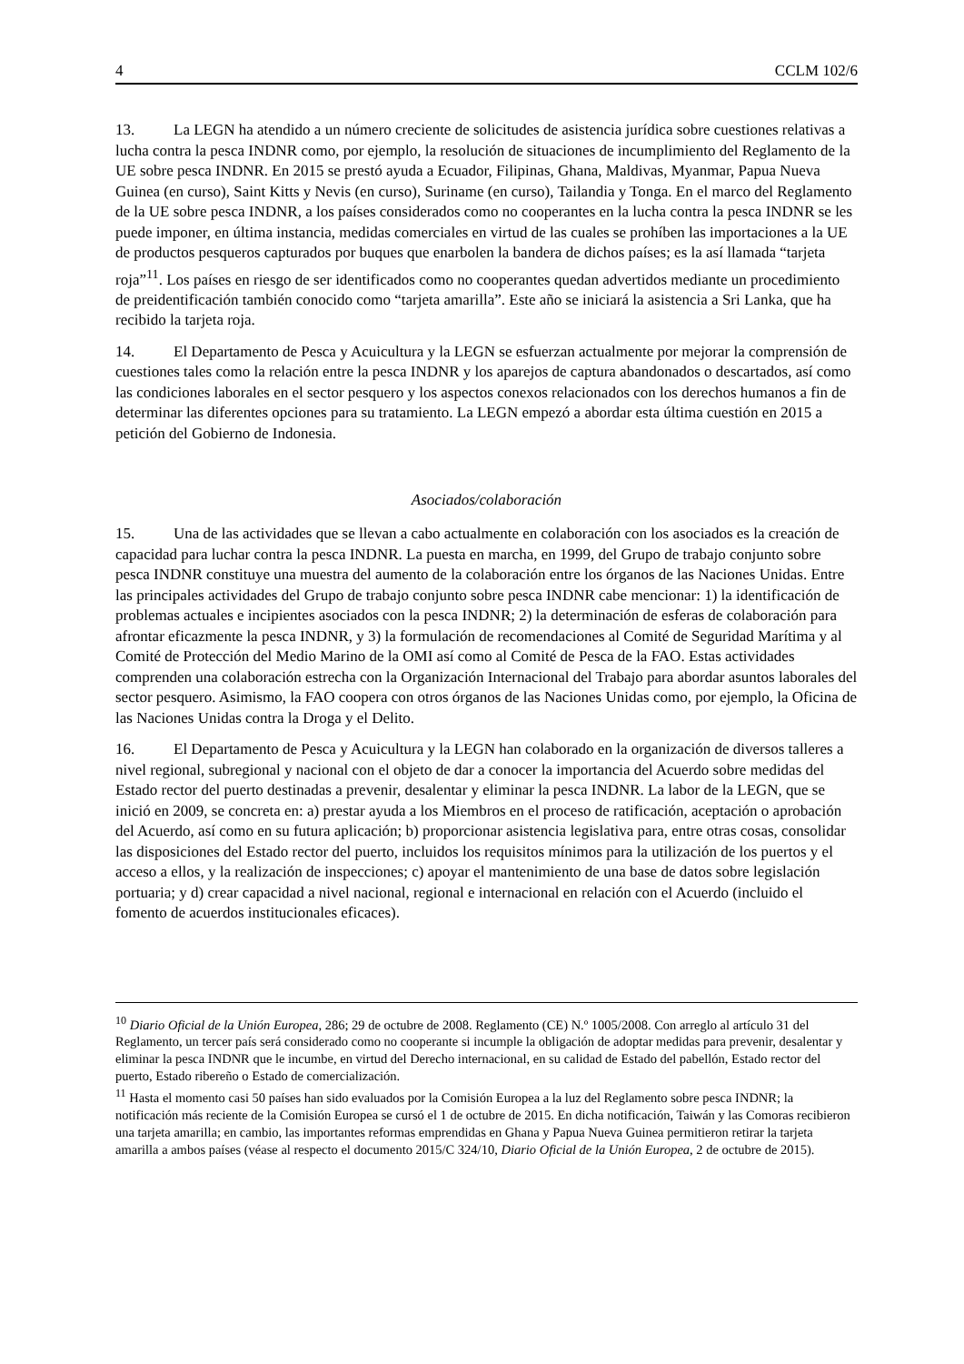4 CCLM 102/6
13. La LEGN ha atendido a un número creciente de solicitudes de asistencia jurídica sobre cuestiones relativas a lucha contra la pesca INDNR como, por ejemplo, la resolución de situaciones de incumplimiento del Reglamento de la UE sobre pesca INDNR. En 2015 se prestó ayuda a Ecuador, Filipinas, Ghana, Maldivas, Myanmar, Papua Nueva Guinea (en curso), Saint Kitts y Nevis (en curso), Suriname (en curso), Tailandia y Tonga. En el marco del Reglamento de la UE sobre pesca INDNR, a los países considerados como no cooperantes en la lucha contra la pesca INDNR se les puede imponer, en última instancia, medidas comerciales en virtud de las cuales se prohíben las importaciones a la UE de productos pesqueros capturados por buques que enarbolen la bandera de dichos países; es la así llamada “tarjeta roja”<sup>11</sup>. Los países en riesgo de ser identificados como no cooperantes quedan advertidos mediante un procedimiento de preidentificación también conocido como “tarjeta amarilla”. Este año se iniciará la asistencia a Sri Lanka, que ha recibido la tarjeta roja.
14. El Departamento de Pesca y Acuicultura y la LEGN se esfuerzan actualmente por mejorar la comprensión de cuestiones tales como la relación entre la pesca INDNR y los aparejos de captura abandonados o descartados, así como las condiciones laborales en el sector pesquero y los aspectos conexos relacionados con los derechos humanos a fin de determinar las diferentes opciones para su tratamiento. La LEGN empezó a abordar esta última cuestión en 2015 a petición del Gobierno de Indonesia.
Asociados/colaboración
15. Una de las actividades que se llevan a cabo actualmente en colaboración con los asociados es la creación de capacidad para luchar contra la pesca INDNR. La puesta en marcha, en 1999, del Grupo de trabajo conjunto sobre pesca INDNR constituye una muestra del aumento de la colaboración entre los órganos de las Naciones Unidas. Entre las principales actividades del Grupo de trabajo conjunto sobre pesca INDNR cabe mencionar: 1) la identificación de problemas actuales e incipientes asociados con la pesca INDNR; 2) la determinación de esferas de colaboración para afrontar eficazmente la pesca INDNR, y 3) la formulación de recomendaciones al Comité de Seguridad Marítima y al Comité de Protección del Medio Marino de la OMI así como al Comité de Pesca de la FAO. Estas actividades comprenden una colaboración estrecha con la Organización Internacional del Trabajo para abordar asuntos laborales del sector pesquero. Asimismo, la FAO coopera con otros órganos de las Naciones Unidas como, por ejemplo, la Oficina de las Naciones Unidas contra la Droga y el Delito.
16. El Departamento de Pesca y Acuicultura y la LEGN han colaborado en la organización de diversos talleres a nivel regional, subregional y nacional con el objeto de dar a conocer la importancia del Acuerdo sobre medidas del Estado rector del puerto destinadas a prevenir, desalentar y eliminar la pesca INDNR. La labor de la LEGN, que se inició en 2009, se concreta en: a) prestar ayuda a los Miembros en el proceso de ratificación, aceptación o aprobación del Acuerdo, así como en su futura aplicación; b) proporcionar asistencia legislativa para, entre otras cosas, consolidar las disposiciones del Estado rector del puerto, incluidos los requisitos mínimos para la utilización de los puertos y el acceso a ellos, y la realización de inspecciones; c) apoyar el mantenimiento de una base de datos sobre legislación portuaria; y d) crear capacidad a nivel nacional, regional e internacional en relación con el Acuerdo (incluido el fomento de acuerdos institucionales eficaces).
<sup>10</sup> Diario Oficial de la Unión Europea, 286; 29 de octubre de 2008. Reglamento (CE) N.º 1005/2008. Con arreglo al artículo 31 del Reglamento, un tercer país será considerado como no cooperante si incumple la obligación de adoptar medidas para prevenir, desalentar y eliminar la pesca INDNR que le incumbe, en virtud del Derecho internacional, en su calidad de Estado del pabellón, Estado rector del puerto, Estado ribereño o Estado de comercialización.
<sup>11</sup> Hasta el momento casi 50 países han sido evaluados por la Comisión Europea a la luz del Reglamento sobre pesca INDNR; la notificación más reciente de la Comisión Europea se cursó el 1 de octubre de 2015. En dicha notificación, Taiwán y las Comoras recibieron una tarjeta amarilla; en cambio, las importantes reformas emprendidas en Ghana y Papua Nueva Guinea permitieron retirar la tarjeta amarilla a ambos países (véase al respecto el documento 2015/C 324/10, Diario Oficial de la Unión Europea, 2 de octubre de 2015).